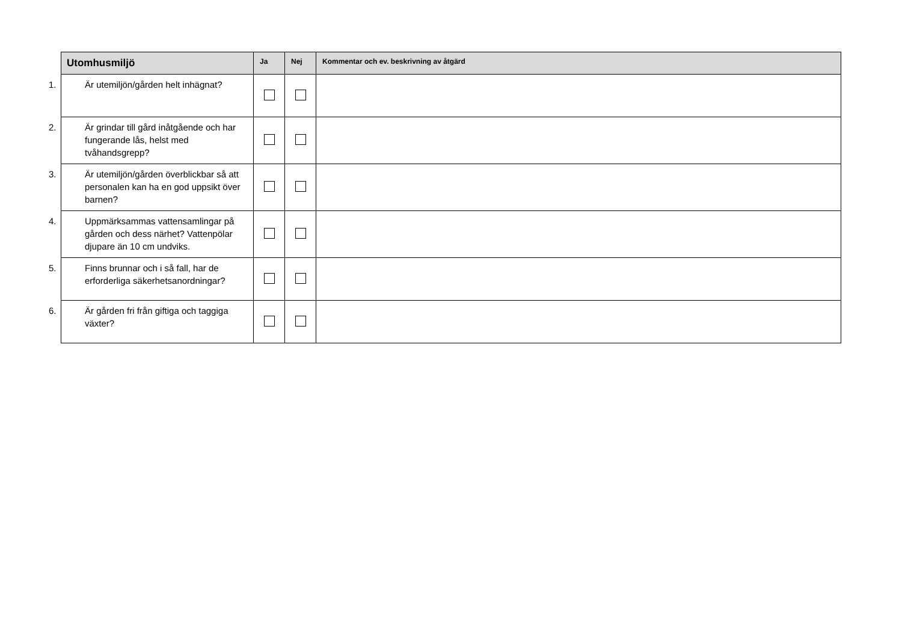| Utomhusmiljö | Ja | Nej | Kommentar och ev. beskrivning av åtgärd |
| --- | --- | --- | --- |
| 1. Är utemiljön/gården helt inhägnat? | | | |
| 2. Är grindar till gård inåtgående och har fungerande lås, helst med tvåhandsgrepp? | | | |
| 3. Är utemiljön/gården överblickbar så att personalen kan ha en god uppsikt över barnen? | | | |
| 4. Uppmärksammas vattensamlingar på gården och dess närhet? Vattenpölar djupare än 10 cm undviks. | | | |
| 5. Finns brunnar och i så fall, har de erforderliga säkerhetsanordningar? | | | |
| 6. Är gården fri från giftiga och taggiga växter? | | | |